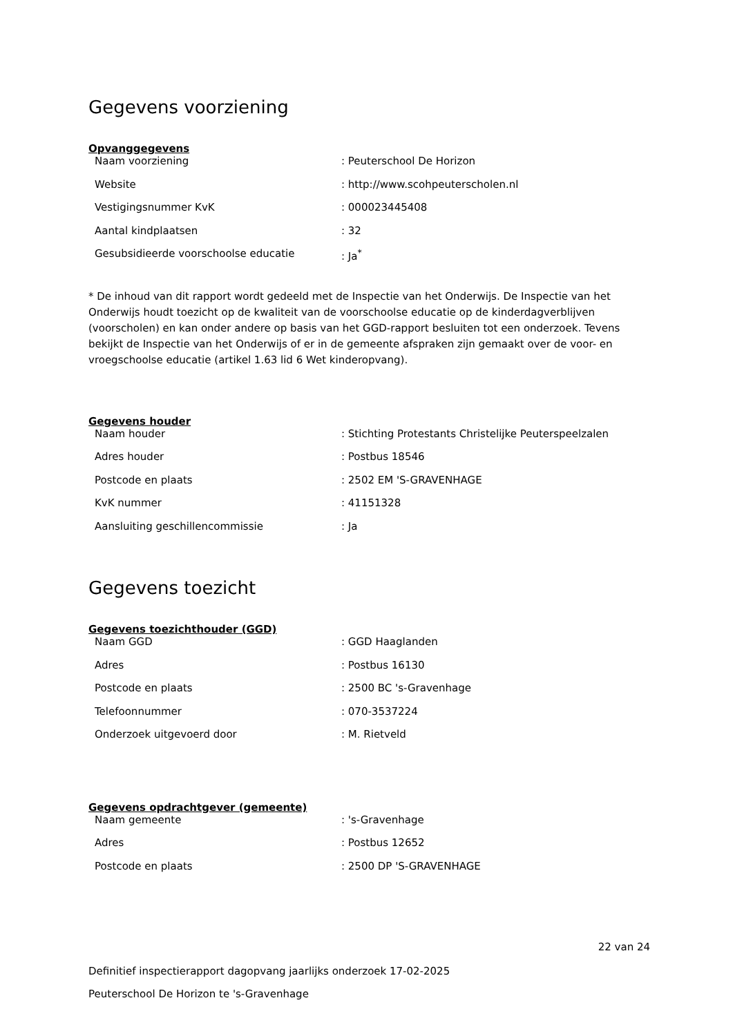Gegevens voorziening
Opvanggegevens
| Naam voorziening | : Peuterschool De Horizon |
| Website | : http://www.scohpeuterscholen.nl |
| Vestigingsnummer KvK | : 000023445408 |
| Aantal kindplaatsen | : 32 |
| Gesubsidieerde voorschoolse educatie | : Ja<sup>*</sup> |
* De inhoud van dit rapport wordt gedeeld met de Inspectie van het Onderwijs. De Inspectie van het Onderwijs houdt toezicht op de kwaliteit van de voorschoolse educatie op de kinderdagverblijven (voorscholen) en kan onder andere op basis van het GGD-rapport besluiten tot een onderzoek. Tevens bekijkt de Inspectie van het Onderwijs of er in de gemeente afspraken zijn gemaakt over de voor- en vroegschoolse educatie (artikel 1.63 lid 6 Wet kinderopvang).
Gegevens houder
| Naam houder | : Stichting Protestants Christelijke Peuterspeelzalen |
| Adres houder | : Postbus 18546 |
| Postcode en plaats | : 2502 EM 'S-GRAVENHAGE |
| KvK nummer | : 41151328 |
| Aansluiting geschillencommissie | : Ja |
Gegevens toezicht
Gegevens toezichthouder (GGD)
| Naam GGD | : GGD Haaglanden |
| Adres | : Postbus 16130 |
| Postcode en plaats | : 2500 BC 's-Gravenhage |
| Telefoonnummer | : 070-3537224 |
| Onderzoek uitgevoerd door | : M. Rietveld |
Gegevens opdrachtgever (gemeente)
| Naam gemeente | : 's-Gravenhage |
| Adres | : Postbus 12652 |
| Postcode en plaats | : 2500 DP 'S-GRAVENHAGE |
22 van 24
Definitief inspectierapport dagopvang jaarlijks onderzoek 17-02-2025
Peuterschool De Horizon te 's-Gravenhage